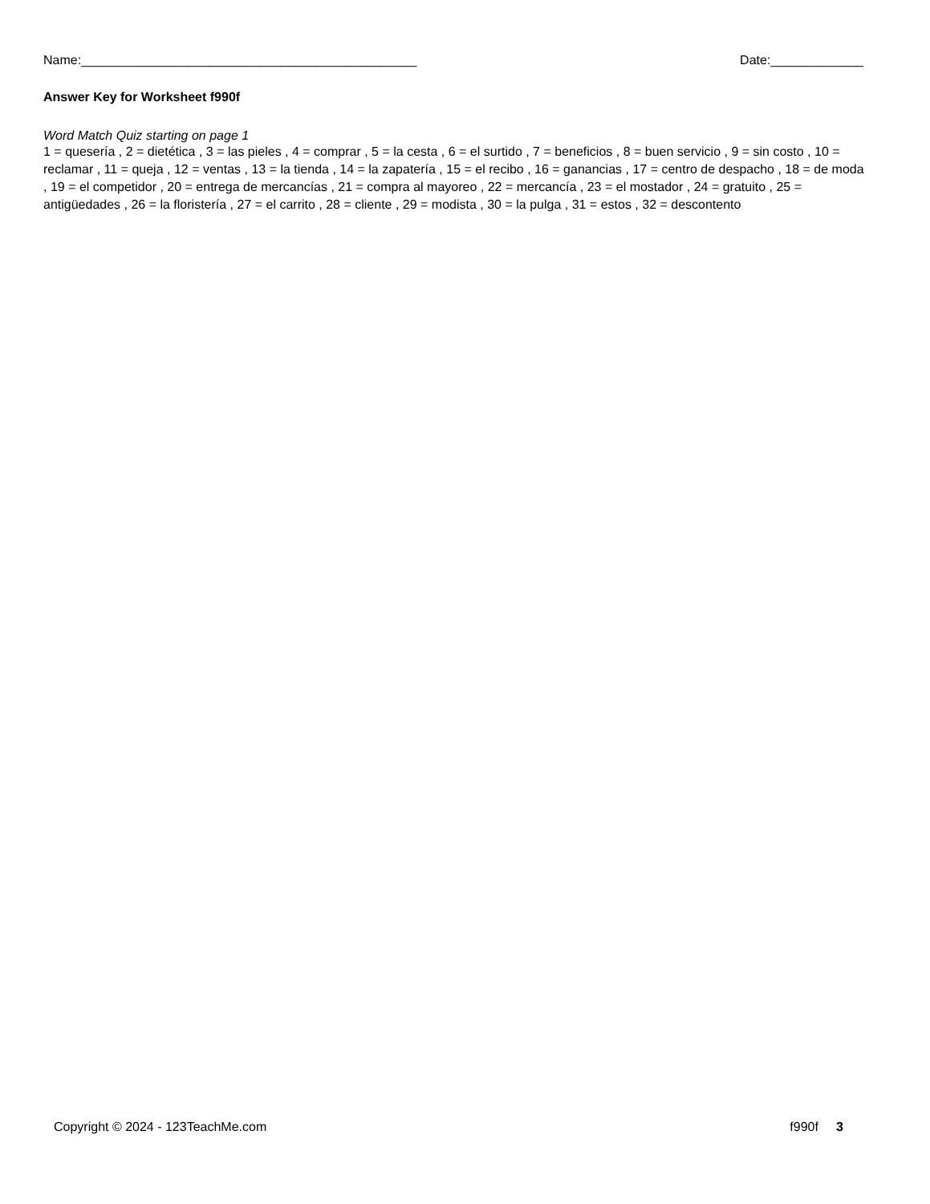Name:_______________________________________________ Date:_____________
Answer Key for Worksheet f990f
Word Match Quiz starting on page 1
1 = quesería , 2 = dietética , 3 = las pieles , 4 = comprar , 5 = la cesta , 6 = el surtido , 7 = beneficios , 8 = buen servicio , 9 = sin costo , 10 = reclamar , 11 = queja , 12 = ventas , 13 = la tienda , 14 = la zapatería , 15 = el recibo , 16 = ganancias , 17 = centro de despacho , 18 = de moda , 19 = el competidor , 20 = entrega de mercancías , 21 = compra al mayoreo , 22 = mercancía , 23 = el mostador , 24 = gratuito , 25 = antigüedades , 26 = la floristería , 27 = el carrito , 28 = cliente , 29 = modista , 30 = la pulga , 31 = estos , 32 = descontento
Copyright © 2024 - 123TeachMe.com f990f 3